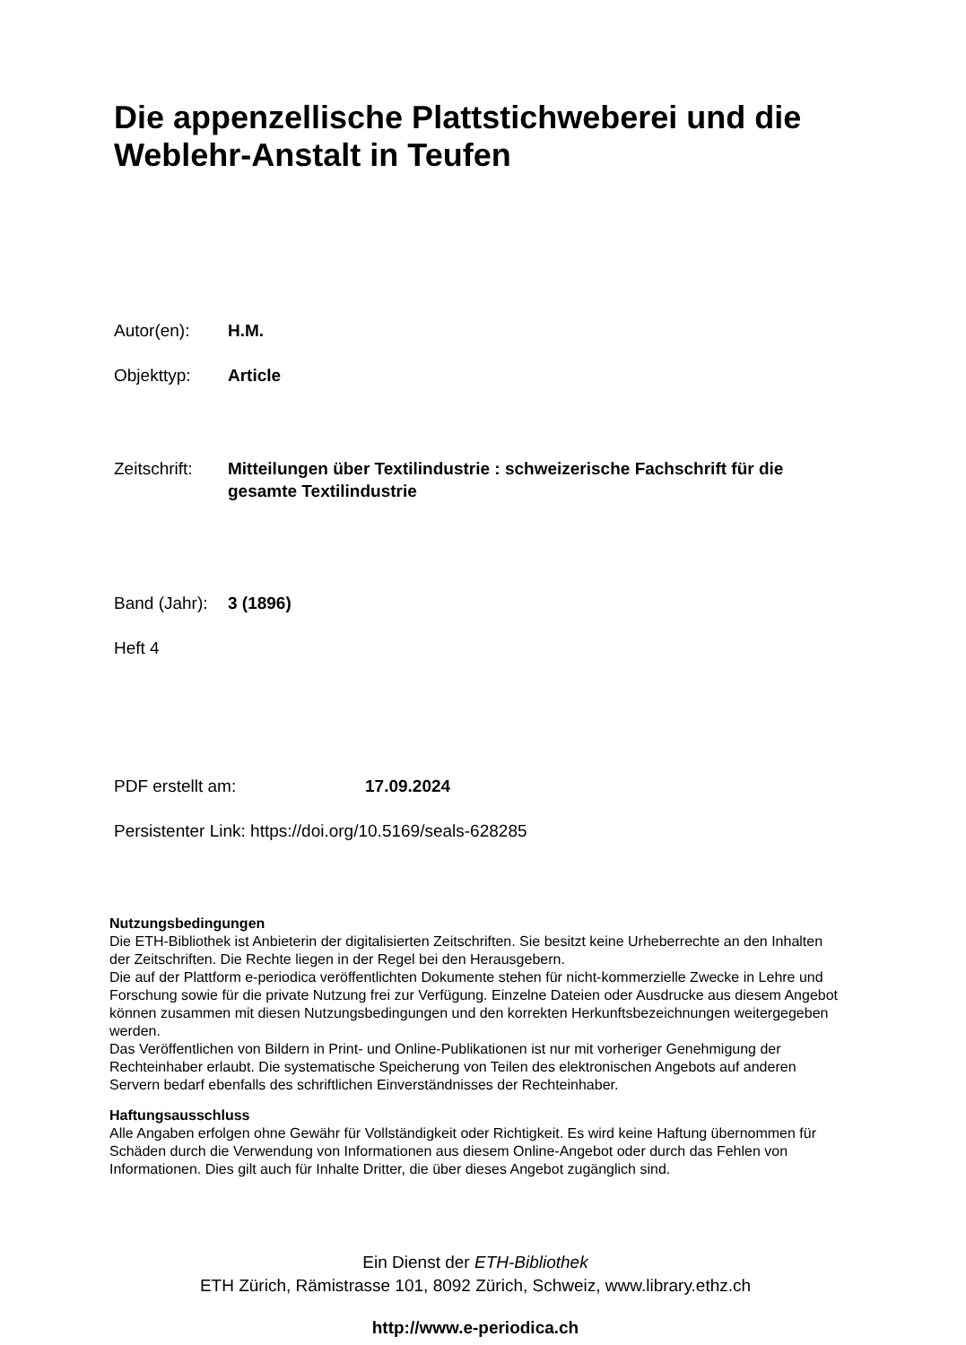Die appenzellische Plattstichweberei und die Weblehr-Anstalt in Teufen
Autor(en): H.M.
Objekttyp: Article
Zeitschrift: Mitteilungen über Textilindustrie : schweizerische Fachschrift für die gesamte Textilindustrie
Band (Jahr): 3 (1896)
Heft 4
PDF erstellt am: 17.09.2024
Persistenter Link: https://doi.org/10.5169/seals-628285
Nutzungsbedingungen
Die ETH-Bibliothek ist Anbieterin der digitalisierten Zeitschriften. Sie besitzt keine Urheberrechte an den Inhalten der Zeitschriften. Die Rechte liegen in der Regel bei den Herausgebern.
Die auf der Plattform e-periodica veröffentlichten Dokumente stehen für nicht-kommerzielle Zwecke in Lehre und Forschung sowie für die private Nutzung frei zur Verfügung. Einzelne Dateien oder Ausdrucke aus diesem Angebot können zusammen mit diesen Nutzungsbedingungen und den korrekten Herkunftsbezeichnungen weitergegeben werden.
Das Veröffentlichen von Bildern in Print- und Online-Publikationen ist nur mit vorheriger Genehmigung der Rechteinhaber erlaubt. Die systematische Speicherung von Teilen des elektronischen Angebots auf anderen Servern bedarf ebenfalls des schriftlichen Einverständnisses der Rechteinhaber.
Haftungsausschluss
Alle Angaben erfolgen ohne Gewähr für Vollständigkeit oder Richtigkeit. Es wird keine Haftung übernommen für Schäden durch die Verwendung von Informationen aus diesem Online-Angebot oder durch das Fehlen von Informationen. Dies gilt auch für Inhalte Dritter, die über dieses Angebot zugänglich sind.
Ein Dienst der ETH-Bibliothek
ETH Zürich, Rämistrasse 101, 8092 Zürich, Schweiz, www.library.ethz.ch
http://www.e-periodica.ch